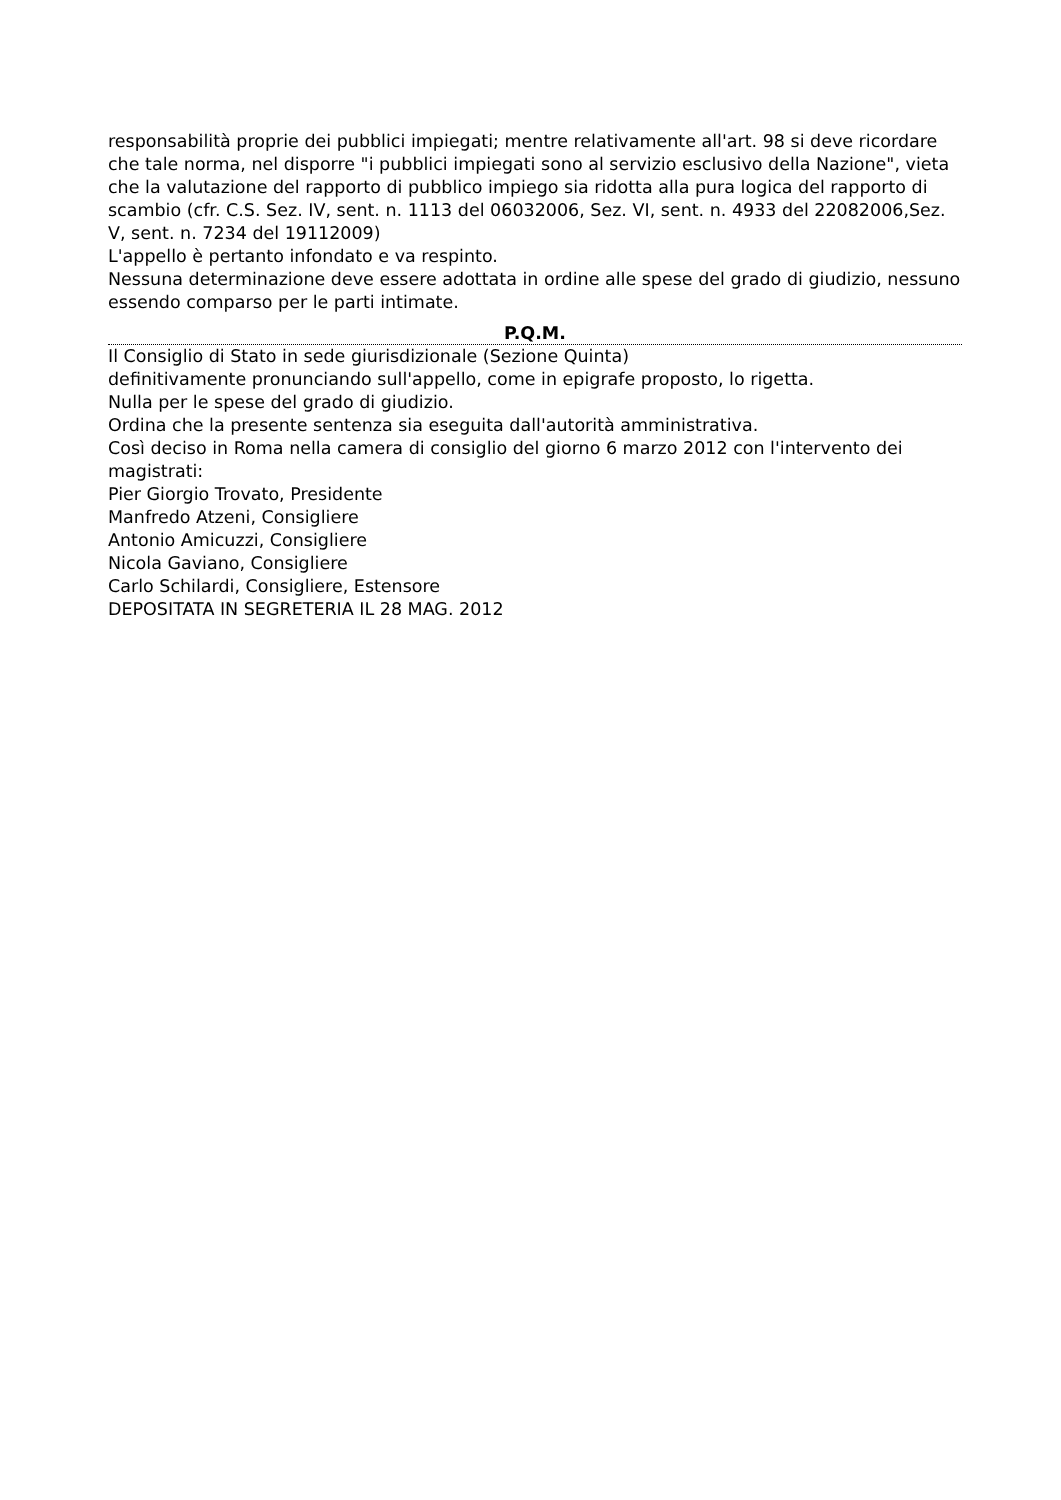responsabilità proprie dei pubblici impiegati; mentre relativamente all'art. 98 si deve ricordare che tale norma, nel disporre "i pubblici impiegati sono al servizio esclusivo della Nazione", vieta che la valutazione del rapporto di pubblico impiego sia ridotta alla pura logica del rapporto di scambio (cfr. C.S. Sez. IV, sent. n. 1113 del 06032006, Sez. VI, sent. n. 4933 del 22082006,Sez. V, sent. n. 7234 del 19112009)
L'appello è pertanto infondato e va respinto.
Nessuna determinazione deve essere adottata in ordine alle spese del grado di giudizio, nessuno essendo comparso per le parti intimate.
P.Q.M.
Il Consiglio di Stato in sede giurisdizionale (Sezione Quinta)
definitivamente pronunciando sull'appello, come in epigrafe proposto, lo rigetta.
Nulla per le spese del grado di giudizio.
Ordina che la presente sentenza sia eseguita dall'autorità amministrativa.
Così deciso in Roma nella camera di consiglio del giorno 6 marzo 2012 con l'intervento dei magistrati:
Pier Giorgio Trovato, Presidente
Manfredo Atzeni, Consigliere
Antonio Amicuzzi, Consigliere
Nicola Gaviano, Consigliere
Carlo Schilardi, Consigliere, Estensore
DEPOSITATA IN SEGRETERIA IL 28 MAG. 2012